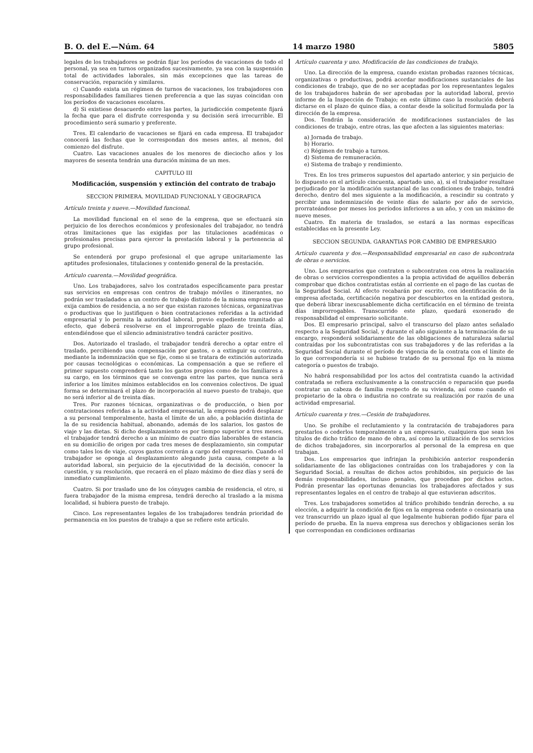B. O. del E.—Núm. 64 14 marzo 1980 5805
legales de los trabajadores se podrán fijar los períodos de vacaciones de todo el personal, ya sea en turnos organizados sucesivamente, ya sea con la suspensión total de actividades laborales, sin más excepciones que las tareas de conservación, reparación y similares.
c) Cuando exista un régimen de turnos de vacaciones, los trabajadores con responsabilidades familiares tienen preferencia a que las suyas coincidan con los períodos de vacaciones escolares.
d) Si existiese desacuerdo entre las partes, la jurisdicción competente fijará la fecha que para el disfrute corresponda y su decisión será irrecurrible. El procedimiento será sumario y preferente.
Tres. El calendario de vacaciones se fijará en cada empresa. El trabajador conocerá las fechas que le correspondan dos meses antes, al menos, del comienzo del disfrute.
Cuatro. Las vacaciones anuales de los menores de dieciocho años y los mayores de sesenta tendrán una duración mínima de un mes.
CAPITULO III
Modificación, suspensión y extinción del contrato de trabajo
SECCION PRIMERA. MOVILIDAD FUNCIONAL Y GEOGRAFICA
Artículo treinta y nueve.—Movilidad funcional.
La movilidad funcional en el seno de la empresa, que se efectuará sin perjuicio de los derechos económicos y profesionales del trabajador, no tendrá otras limitaciones que las exigidas por las titulaciones académicas o profesionales precisas para ejercer la prestación laboral y la pertenencia al grupo profesional.
Se entenderá por grupo profesional el que agrupe unitariamente las aptitudes profesionales, titulaciones y contenido general de la prestación.
Artículo cuarenta.—Movilidad geográfica.
Uno. Los trabajadores, salvo los contratados específicamente para prestar sus servicios en empresas con centros de trabajo móviles o itinerantes, no podrán ser trasladados a un centro de trabajo distinto de la misma empresa que exija cambios de residencia, a no ser que existan razones técnicas, organizativas o productivas que lo justifiquen o bien contrataciones referidas a la actividad empresarial y lo permita la autoridad laboral, previo expediente tramitado al efecto, que deberá resolverse en el improrrogable plazo de treinta días, entendiéndose que el silencio administrativo tendrá carácter positivo.
Dos. Autorizado el traslado, el trabajador tendrá derecho a optar entre el traslado, percibiendo una compensación por gastos, o a extinguir su contrato, mediante la indemnización que se fije, como si se tratara de extinción autorizada por causas tecnológicas o económicas. La compensación a que se refiere el primer supuesto comprenderá tanto los gastos propios como de los familiares a su cargo, en los términos que se convenga entre las partes, que nunca será inferior a los límites mínimos establecidos en los convenios colectivos. De igual forma se determinará el plazo de incorporación al nuevo puesto de trabajo, que no será inferior al de treinta días.
Tres. Por razones técnicas, organizativas o de producción, o bien por contrataciones referidas a la actividad empresarial, la empresa podrá desplazar a su personal temporalmente, hasta el límite de un año, a población distinta de la de su residencia habitual, abonando, además de los salarios, los gastos de viaje y las dietas. Si dicho desplazamiento es por tiempo superior a tres meses, el trabajador tendrá derecho a un mínimo de cuatro días laborables de estancia en su domicilio de origen por cada tres meses de desplazamiento, sin computar como tales los de viaje, cuyos gastos correrán a cargo del empresario. Cuando el trabajador se oponga al desplazamiento alegando justa causa, compete a la autoridad laboral, sin perjuicio de la ejecutividad de la decisión, conocer la cuestión, y su resolución, que recaerá en el plazo máximo de diez días y será de inmediato cumplimiento.
Cuatro. Si por traslado uno de los cónyuges cambia de residencia, el otro, si fuera trabajador de la misma empresa, tendrá derecho al traslado a la misma localidad, si hubiera puesto de trabajo.
Cinco. Los representantes legales de los trabajadores tendrán prioridad de permanencia en los puestos de trabajo a que se refiere este artículo.
Artículo cuarenta y uno. Modificación de las condiciones de trabajo.
Uno. La dirección de la empresa, cuando existan probadas razones técnicas, organizativas o productivas, podrá acordar modificaciones sustanciales de las condiciones de trabajo, que de no ser aceptadas por los representantes legales de los trabajadores habrán de ser aprobadas por la autoridad laboral, previo informe de la Inspección de Trabajo; en este último caso la resolución deberá dictarse en el plazo de quince días, a contar desde la solicitud formulada por la dirección de la empresa.
Dos. Tendrán la consideración de modificaciones sustanciales de las condiciones de trabajo, entre otras, las que afecten a las siguientes materias:
a) Jornada de trabajo.
b) Horario.
c) Régimen de trabajo a turnos.
d) Sistema de remuneración.
e) Sistema de trabajo y rendimiento.
Tres. En los tres primeros supuestos del apartado anterior, y sin perjuicio de lo dispuesto en el artículo cincuenta, apartado uno, a), si el trabajador resultase perjudicado por la modificación sustancial de las condiciones de trabajo, tendrá derecho, dentro del mes siguiente a la modificación, a rescindir su contrato y percibir una indemnización de veinte días de salario por año de servicio, prorrateándose por meses los períodos inferiores a un año, y con un máximo de nueve meses.
Cuatro. En materia de traslados, se estará a las normas específicas establecidas en la presente Ley.
SECCION SEGUNDA. GARANTIAS POR CAMBIO DE EMPRESARIO
Artículo cuarenta y dos.—Responsabilidad empresarial en caso de subcontrata de obras o servicios.
Uno. Los empresarios que contraten o subcontraten con otros la realización de obras o servicios correspondientes a la propia actividad de aquéllos deberán comprobar que dichos contratistas están al corriente en el pago de las cuotas de la Seguridad Social. Al efecto recabarán por escrito, con identificación de la empresa afectada, certificación negativa por descubiertos en la entidad gestora, que deberá librar inexcusablemente dicha certificación en el término de treinta días improrrogables. Transcurrido este plazo, quedará exonerado de responsabilidad el empresario solicitante.
Dos. El empresario principal, salvo el transcurso del plazo antes señalado respecto a la Seguridad Social, y durante el año siguiente a la terminación de su encargo, responderá solidariamente de las obligaciones de naturaleza salarial contraídas por los subcontratistas con sus trabajadores y de las referidas a la Seguridad Social durante el período de vigencia de la contrata con el límite de lo que correspondería si se hubiese tratado de su personal fijo en la misma categoría o puestos de trabajo.
No habrá responsabilidad por los actos del contratista cuando la actividad contratada se refiera exclusivamente a la construcción o reparación que pueda contratar un cabeza de familia respecto de su vivienda, así como cuando el propietario de la obra o industria no contrate su realización por razón de una actividad empresarial.
Artículo cuarenta y tres.—Cesión de trabajadores.
Uno. Se prohíbe el reclutamiento y la contratación de trabajadores para prestarlos o cederlos temporalmente a un empresario, cualquiera que sean los títulos de dicho tráfico de mano de obra, así como la utilización de los servicios de dichos trabajadores, sin incorporarlos al personal de la empresa en que trabajan.
Dos. Los empresarios que infrinjan la prohibición anterior responderán solidariamente de las obligaciones contraídas con los trabajadores y con la Seguridad Social, a resultas de dichos actos prohibidos, sin perjuicio de las demás responsabilidades, incluso penales, que procedan por dichos actos. Podrán presentar las oportunas denuncias los trabajadores afectados y sus representantes legales en el centro de trabajo al que estuvieran adscritos.
Tres. Los trabajadores sometidos al tráfico prohibido tendrán derecho, a su elección, a adquirir la condición de fijos en la empresa cedente o cesionaria una vez transcurrido un plazo igual al que legalmente hubieran podido fijar para el período de prueba. En la nueva empresa sus derechos y obligaciones serán los que correspondan en condiciones ordinarias